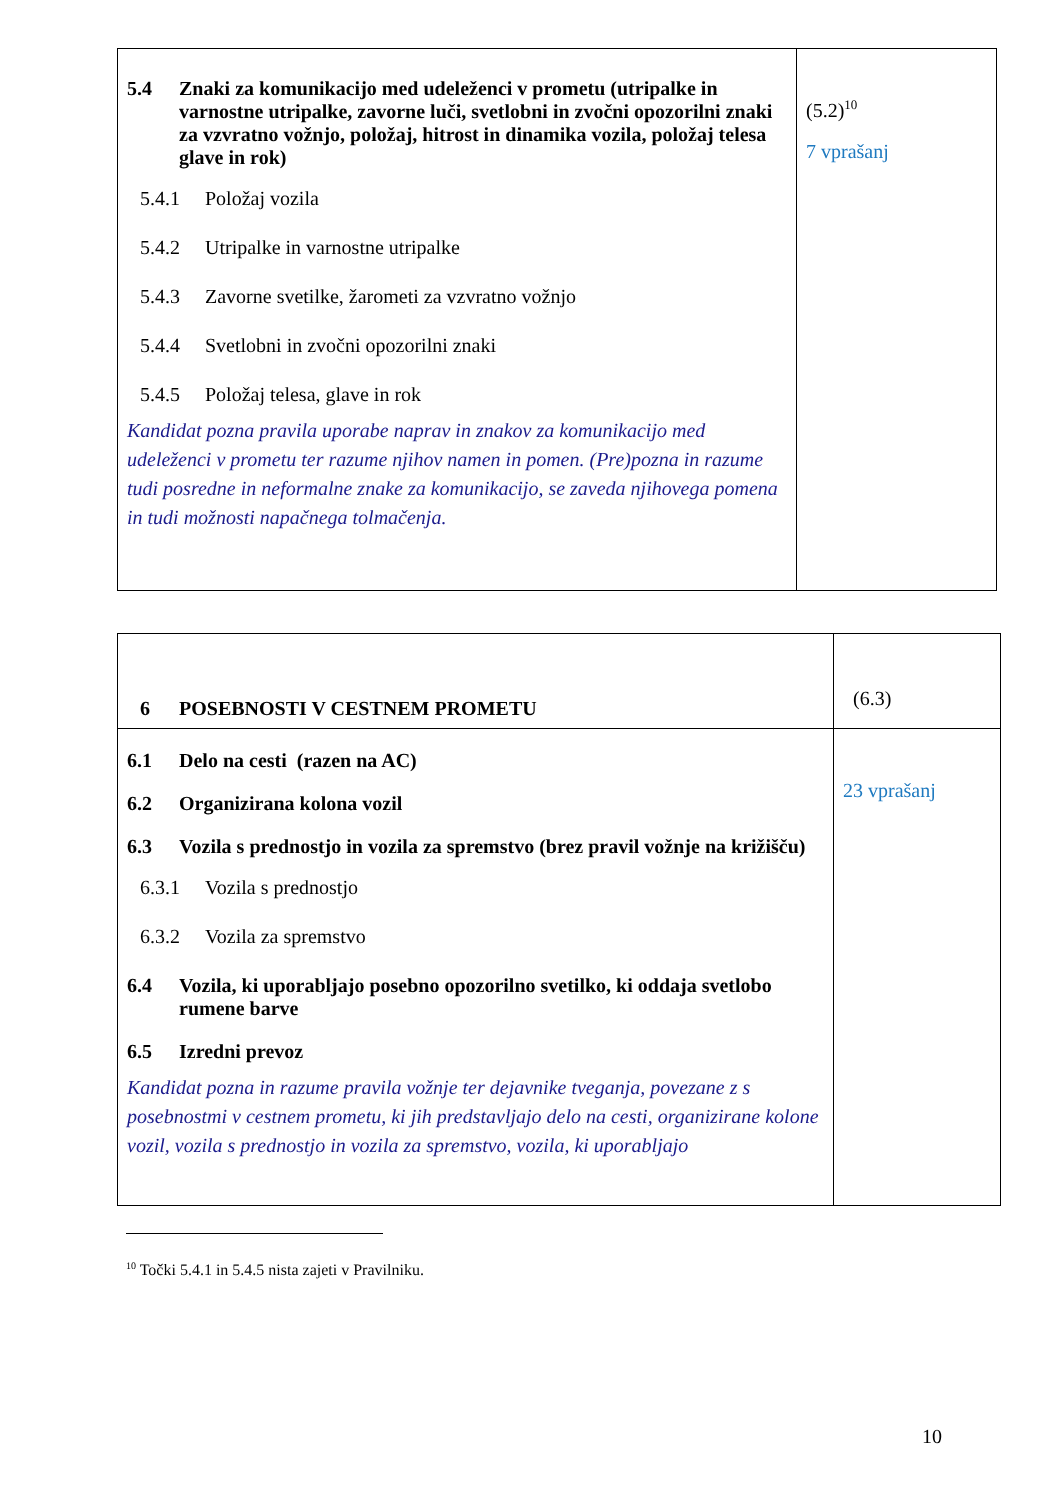| 5.4 Znaki za komunikacijo med udeleženci v prometu (utripalke in varnostne utripalke, zavorne luči, svetlobni in zvočni opozorilni znaki za vzvratno vožnjo, položaj, hitrost in dinamika vozila, položaj telesa glave in rok) 5.4.1 Položaj vozila 5.4.2 Utripalke in varnostne utripalke 5.4.3 Zavorne svetilke, žarometi za vzvratno vožnjo 5.4.4 Svetlobni in zvočni opozorilni znaki 5.4.5 Položaj telesa, glave in rok Kandidat pozna pravila uporabe naprav in znakov za komunikacijo med udeleženci v prometu ter razume njihov namen in pomen. (Pre)pozna in razume tudi posredne in neformalne znake za komunikacijo, se zaveda njihovega pomena in tudi možnosti napačnega tolmačenja. | (5.2)<sup>10</sup> 7 vprašanj |
| 6 POSEBNOSTI V CESTNEM PROMETU | (6.3) |
| 6.1 Delo na cesti (razen na AC) 6.2 Organizirana kolona vozil 6.3 Vozila s prednostjo in vozila za spremstvo (brez pravil vožnje na križišču) 6.3.1 Vozila s prednostjo 6.3.2 Vozila za spremstvo 6.4 Vozila, ki uporabljajo posebno opozorilno svetilko, ki oddaja svetlobo rumene barve 6.5 Izredni prevoz Kandidat pozna in razume pravila vožnje ter dejavnike tveganja, povezane z s posebnostmi v cestnem prometu, ki jih predstavljajo delo na cesti, organizirane kolone vozil, vozila s prednostjo in vozila za spremstvo, vozila, ki uporabljajo | 23 vprašanj |
<sup>10</sup> Točki 5.4.1 in 5.4.5 nista zajeti v Pravilniku.
10